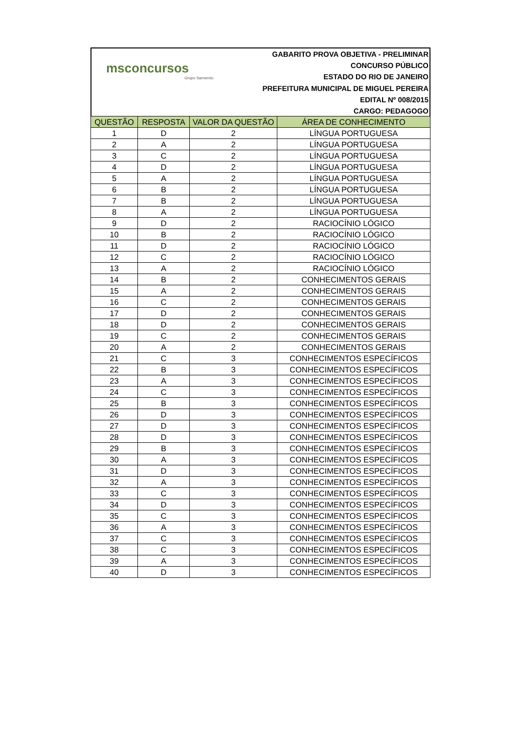msconcursos
Grupo Sarmento
GABARITO PROVA OBJETIVA - PRELIMINAR
CONCURSO PÚBLICO
ESTADO DO RIO DE JANEIRO
PREFEITURA MUNICIPAL DE MIGUEL PEREIRA
EDITAL Nº 008/2015
CARGO: PEDAGOGO
| QUESTÃO | RESPOSTA | VALOR DA QUESTÃO | ÁREA DE CONHECIMENTO |
| --- | --- | --- | --- |
| 1 | D | 2 | LÍNGUA PORTUGUESA |
| 2 | A | 2 | LÍNGUA PORTUGUESA |
| 3 | C | 2 | LÍNGUA PORTUGUESA |
| 4 | D | 2 | LÍNGUA PORTUGUESA |
| 5 | A | 2 | LÍNGUA PORTUGUESA |
| 6 | B | 2 | LÍNGUA PORTUGUESA |
| 7 | B | 2 | LÍNGUA PORTUGUESA |
| 8 | A | 2 | LÍNGUA PORTUGUESA |
| 9 | D | 2 | RACIOCÍNIO LÓGICO |
| 10 | B | 2 | RACIOCÍNIO LÓGICO |
| 11 | D | 2 | RACIOCÍNIO LÓGICO |
| 12 | C | 2 | RACIOCÍNIO LÓGICO |
| 13 | A | 2 | RACIOCÍNIO LÓGICO |
| 14 | B | 2 | CONHECIMENTOS GERAIS |
| 15 | A | 2 | CONHECIMENTOS GERAIS |
| 16 | C | 2 | CONHECIMENTOS GERAIS |
| 17 | D | 2 | CONHECIMENTOS GERAIS |
| 18 | D | 2 | CONHECIMENTOS GERAIS |
| 19 | C | 2 | CONHECIMENTOS GERAIS |
| 20 | A | 2 | CONHECIMENTOS GERAIS |
| 21 | C | 3 | CONHECIMENTOS ESPECÍFICOS |
| 22 | B | 3 | CONHECIMENTOS ESPECÍFICOS |
| 23 | A | 3 | CONHECIMENTOS ESPECÍFICOS |
| 24 | C | 3 | CONHECIMENTOS ESPECÍFICOS |
| 25 | B | 3 | CONHECIMENTOS ESPECÍFICOS |
| 26 | D | 3 | CONHECIMENTOS ESPECÍFICOS |
| 27 | D | 3 | CONHECIMENTOS ESPECÍFICOS |
| 28 | D | 3 | CONHECIMENTOS ESPECÍFICOS |
| 29 | B | 3 | CONHECIMENTOS ESPECÍFICOS |
| 30 | A | 3 | CONHECIMENTOS ESPECÍFICOS |
| 31 | D | 3 | CONHECIMENTOS ESPECÍFICOS |
| 32 | A | 3 | CONHECIMENTOS ESPECÍFICOS |
| 33 | C | 3 | CONHECIMENTOS ESPECÍFICOS |
| 34 | D | 3 | CONHECIMENTOS ESPECÍFICOS |
| 35 | C | 3 | CONHECIMENTOS ESPECÍFICOS |
| 36 | A | 3 | CONHECIMENTOS ESPECÍFICOS |
| 37 | C | 3 | CONHECIMENTOS ESPECÍFICOS |
| 38 | C | 3 | CONHECIMENTOS ESPECÍFICOS |
| 39 | A | 3 | CONHECIMENTOS ESPECÍFICOS |
| 40 | D | 3 | CONHECIMENTOS ESPECÍFICOS |